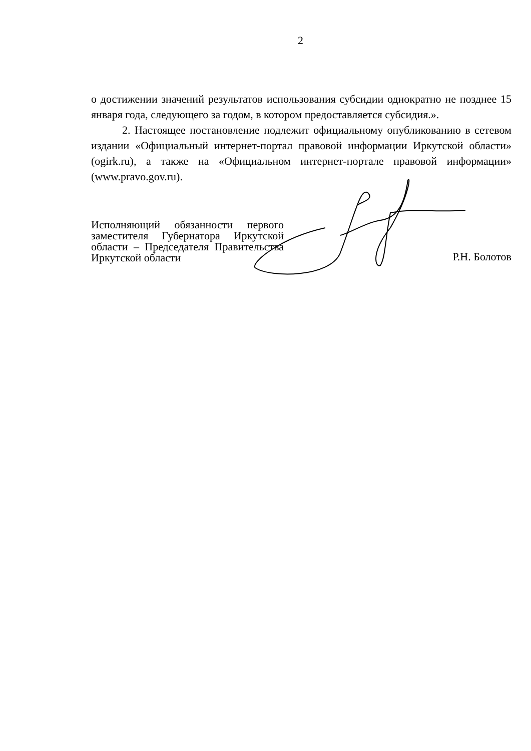2
о достижении значений результатов использования субсидии однократно не позднее 15 января года, следующего за годом, в котором предоставляется субсидия.».
2. Настоящее постановление подлежит официальному опубликованию в сетевом издании «Официальный интернет-портал правовой информации Иркутской области» (ogirk.ru), а также на «Официальном интернет-портале правовой информации» (www.pravo.gov.ru).
Исполняющий обязанности первого заместителя Губернатора Иркутской области – Председателя Правительства Иркутской области
Р.Н. Болотов